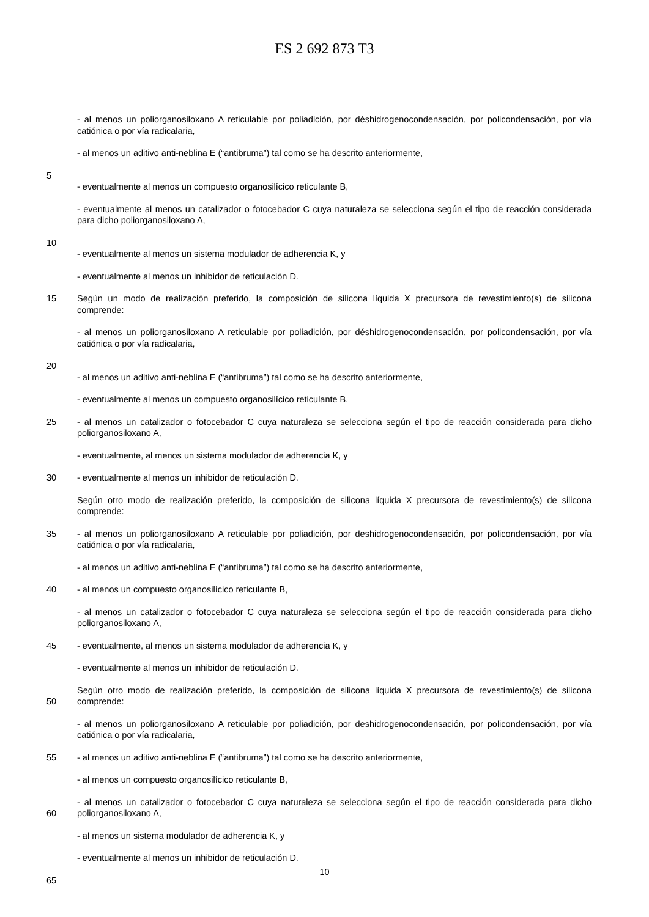ES 2 692 873 T3
- al menos un poliorganosiloxano A reticulable por poliadición, por déshidrogenocondensación, por policondensación, por vía catiónica o por vía radicalaria,
- al menos un aditivo anti-neblina E (“antibruma”) tal como se ha descrito anteriormente,
5
- eventualmente al menos un compuesto organosilícico reticulante B,
- eventualmente al menos un catalizador o fotocebador C cuya naturaleza se selecciona según el tipo de reacción considerada para dicho poliorganosiloxano A,
10
- eventualmente al menos un sistema modulador de adherencia K, y
- eventualmente al menos un inhibidor de reticulación D.
15 Según un modo de realización preferido, la composición de silicona líquida X precursora de revestimiento(s) de silicona comprende:
- al menos un poliorganosiloxano A reticulable por poliadición, por déshidrogenocondensación, por policondensación, por vía catiónica o por vía radicalaria,
20
- al menos un aditivo anti-neblina E (“antibruma”) tal como se ha descrito anteriormente,
- eventualmente al menos un compuesto organosilícico reticulante B,
25 - al menos un catalizador o fotocebador C cuya naturaleza se selecciona según el tipo de reacción considerada para dicho poliorganosiloxano A,
- eventualmente, al menos un sistema modulador de adherencia K, y
30 - eventualmente al menos un inhibidor de reticulación D.
Según otro modo de realización preferido, la composición de silicona líquida X precursora de revestimiento(s) de silicona comprende:
35 - al menos un poliorganosiloxano A reticulable por poliadición, por deshidrogenocondensación, por policondensación, por vía catiónica o por vía radicalaria,
- al menos un aditivo anti-neblina E (“antibruma”) tal como se ha descrito anteriormente,
40 - al menos un compuesto organosilícico reticulante B,
- al menos un catalizador o fotocebador C cuya naturaleza se selecciona según el tipo de reacción considerada para dicho poliorganosiloxano A,
45 - eventualmente, al menos un sistema modulador de adherencia K, y
- eventualmente al menos un inhibidor de reticulación D.
50 Según otro modo de realización preferido, la composición de silicona líquida X precursora de revestimiento(s) de silicona comprende:
- al menos un poliorganosiloxano A reticulable por poliadición, por deshidrogenocondensación, por policondensación, por vía catiónica o por vía radicalaria,
55 - al menos un aditivo anti-neblina E (“antibruma”) tal como se ha descrito anteriormente,
- al menos un compuesto organosilícico reticulante B,
60 - al menos un catalizador o fotocebador C cuya naturaleza se selecciona según el tipo de reacción considerada para dicho poliorganosiloxano A,
- al menos un sistema modulador de adherencia K, y
- eventualmente al menos un inhibidor de reticulación D.
65
10